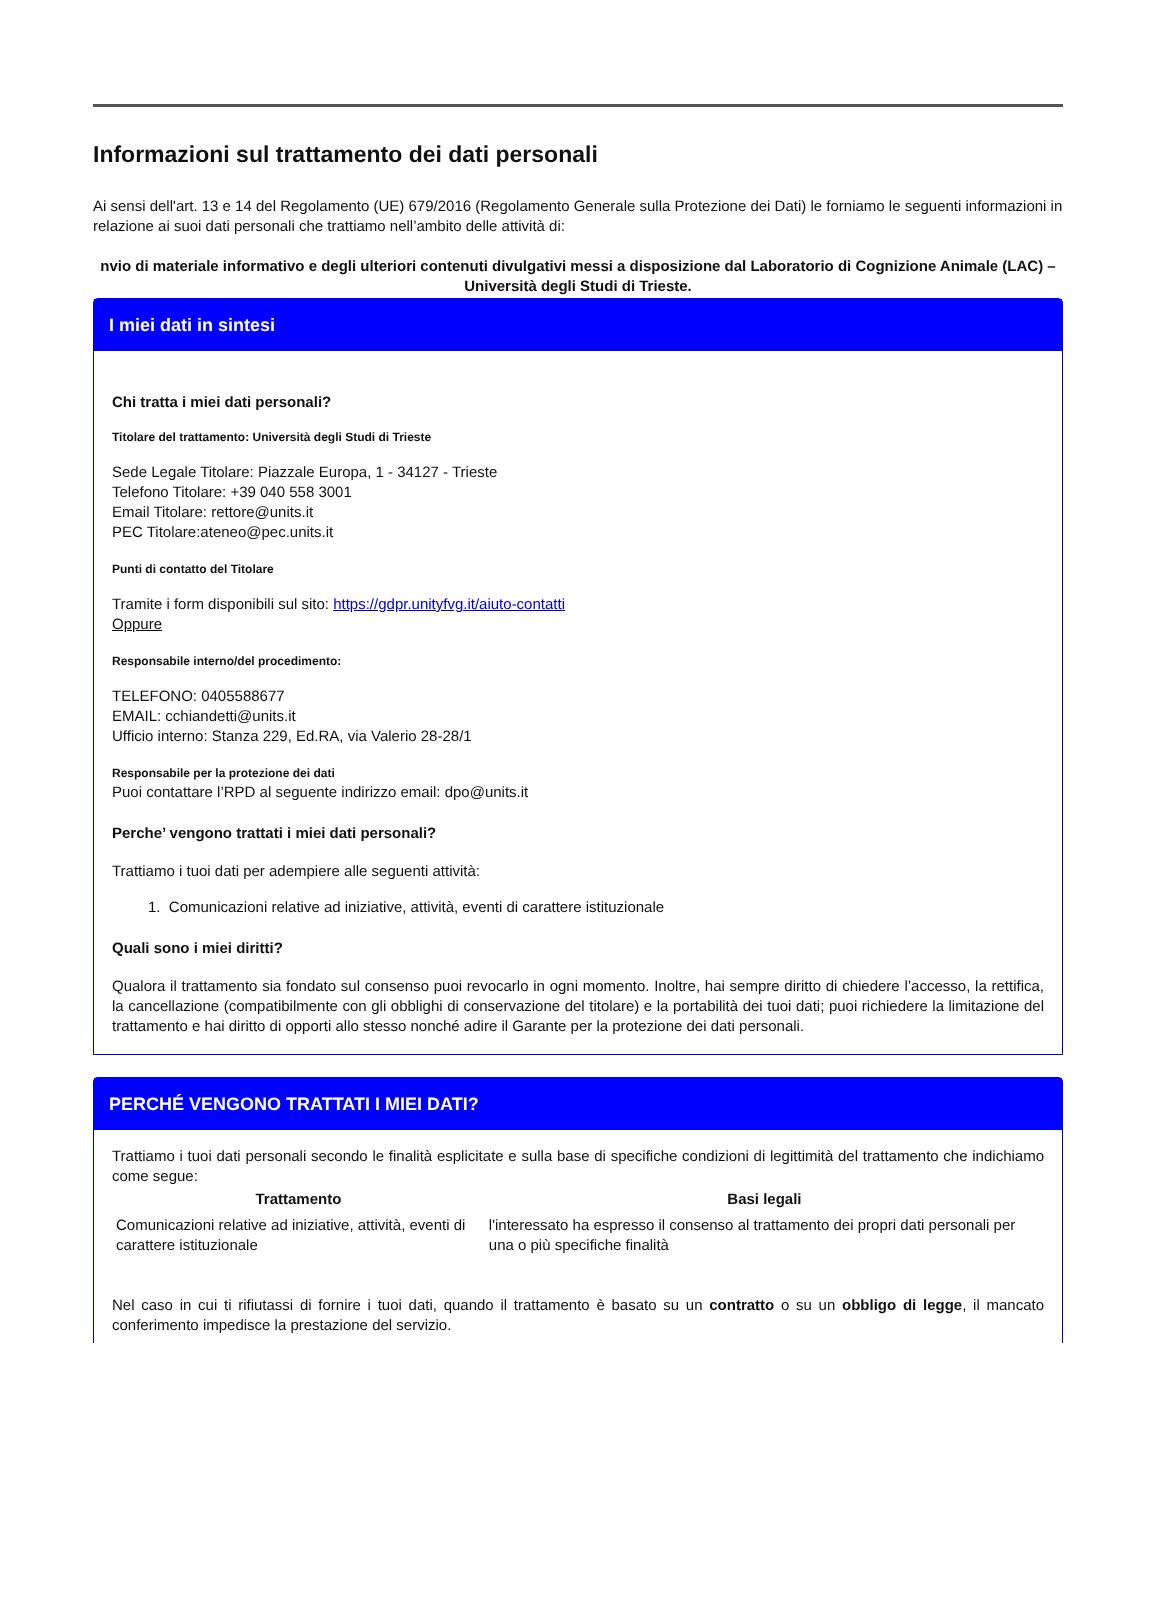Informazioni sul trattamento dei dati personali
Ai sensi dell'art. 13 e 14 del Regolamento (UE) 679/2016 (Regolamento Generale sulla Protezione dei Dati) le forniamo le seguenti informazioni in relazione ai suoi dati personali che trattiamo nell’ambito delle attività di:
nvio di materiale informativo e degli ulteriori contenuti divulgativi messi a disposizione dal Laboratorio di Cognizione Animale (LAC) – Università degli Studi di Trieste.
I miei dati in sintesi
Chi tratta i miei dati personali?
Titolare del trattamento: Università degli Studi di Trieste
Sede Legale Titolare: Piazzale Europa, 1 - 34127 - Trieste
Telefono Titolare: +39 040 558 3001
Email Titolare: rettore@units.it
PEC Titolare:ateneo@pec.units.it
Punti di contatto del Titolare
Tramite i form disponibili sul sito: https://gdpr.unityfvg.it/aiuto-contatti
Oppure
Responsabile interno/del procedimento:
TELEFONO: 0405588677
EMAIL: cchiandetti@units.it
Ufficio interno: Stanza 229, Ed.RA, via Valerio 28-28/1
Responsabile per la protezione dei dati
Puoi contattare l’RPD al seguente indirizzo email: dpo@units.it
Perche’ vengono trattati i miei dati personali?
Trattiamo i tuoi dati per adempiere alle seguenti attività:
1. Comunicazioni relative ad iniziative, attività, eventi di carattere istituzionale
Quali sono i miei diritti?
Qualora il trattamento sia fondato sul consenso puoi revocarlo in ogni momento. Inoltre, hai sempre diritto di chiedere l’accesso, la rettifica, la cancellazione (compatibilmente con gli obblighi di conservazione del titolare) e la portabilità dei tuoi dati; puoi richiedere la limitazione del trattamento e hai diritto di opporti allo stesso nonché adire il Garante per la protezione dei dati personali.
PERCHÉ VENGONO TRATTATI I MIEI DATI?
Trattiamo i tuoi dati personali secondo le finalità esplicitate e sulla base di specifiche condizioni di legittimità del trattamento che indichiamo come segue:
| Trattamento | Basi legali |
| --- | --- |
| Comunicazioni relative ad iniziative, attività, eventi di carattere istituzionale | l'interessato ha espresso il consenso al trattamento dei propri dati personali per una o più specifiche finalità |
Nel caso in cui ti rifiutassi di fornire i tuoi dati, quando il trattamento è basato su un contratto o su un obbligo di legge, il mancato conferimento impedisce la prestazione del servizio.